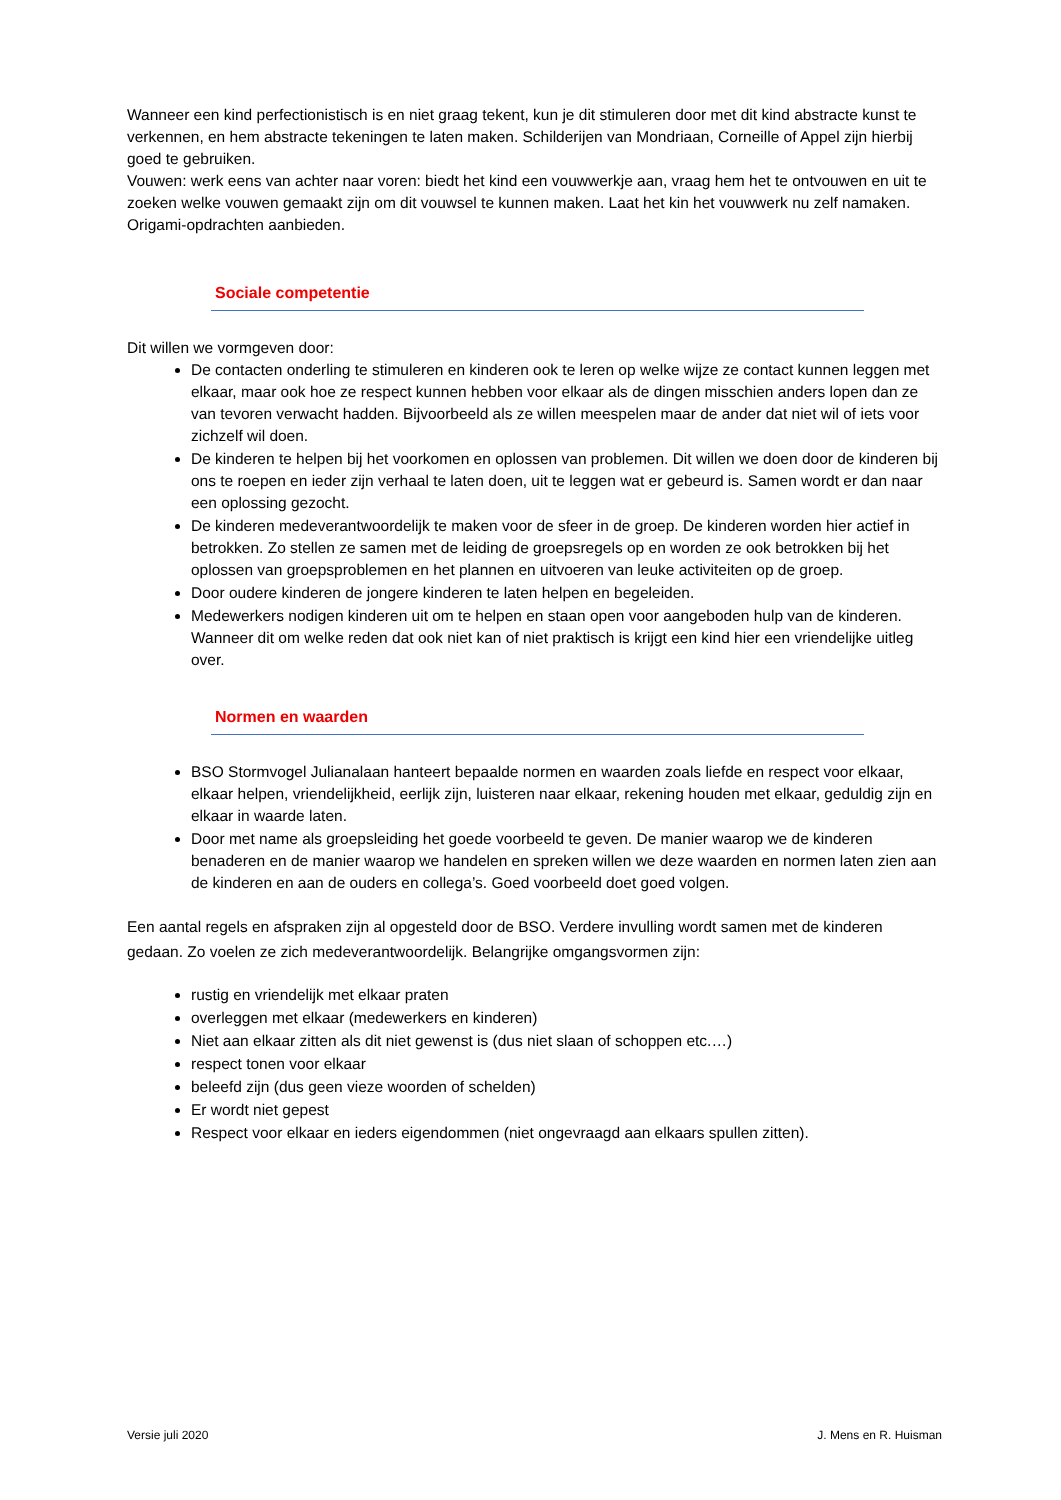Wanneer een kind perfectionistisch is en niet graag tekent, kun je dit stimuleren door met dit kind abstracte kunst te verkennen, en hem abstracte tekeningen te laten maken. Schilderijen van Mondriaan, Corneille of Appel zijn hierbij goed te gebruiken.
Vouwen: werk eens van achter naar voren: biedt het kind een vouwwerkje aan, vraag hem het te ontvouwen en uit te zoeken welke vouwen gemaakt zijn om dit vouwsel te kunnen maken. Laat het kin het vouwwerk nu zelf namaken. Origami-opdrachten aanbieden.
Sociale competentie
Dit willen we vormgeven door:
De contacten onderling te stimuleren en kinderen ook te leren op welke wijze ze contact kunnen leggen met elkaar, maar ook hoe ze respect kunnen hebben voor elkaar als de dingen misschien anders lopen dan ze van tevoren verwacht hadden. Bijvoorbeeld als ze willen meespelen maar de ander dat niet wil of iets voor zichzelf wil doen.
De kinderen te helpen bij het voorkomen en oplossen van problemen. Dit willen we doen door de kinderen bij ons te roepen en ieder zijn verhaal te laten doen, uit te leggen wat er gebeurd is. Samen wordt er dan naar een oplossing gezocht.
De kinderen medeverantwoordelijk te maken voor de sfeer in de groep. De kinderen worden hier actief in betrokken. Zo stellen ze samen met de leiding de groepsregels op en worden ze ook betrokken bij het oplossen van groepsproblemen en het plannen en uitvoeren van leuke activiteiten op de groep.
Door oudere kinderen de jongere kinderen te laten helpen en begeleiden.
Medewerkers nodigen kinderen uit om te helpen en staan open voor aangeboden hulp van de kinderen. Wanneer dit om welke reden dat ook niet kan of niet praktisch is krijgt een kind hier een vriendelijke uitleg over.
Normen en waarden
BSO Stormvogel Julianalaan hanteert bepaalde normen en waarden zoals liefde en respect voor elkaar, elkaar helpen, vriendelijkheid, eerlijk zijn, luisteren naar elkaar, rekening houden met elkaar, geduldig zijn en elkaar in waarde laten.
Door met name als groepsleiding het goede voorbeeld te geven. De manier waarop we de kinderen benaderen en de manier waarop we handelen en spreken willen we deze waarden en normen laten zien aan de kinderen en aan de ouders en collega’s. Goed voorbeeld doet goed volgen.
Een aantal regels en afspraken zijn al opgesteld door de BSO. Verdere invulling wordt samen met de kinderen gedaan. Zo voelen ze zich medeverantwoordelijk. Belangrijke omgangsvormen zijn:
rustig en vriendelijk met elkaar praten
overleggen met elkaar (medewerkers en kinderen)
Niet aan elkaar zitten als dit niet gewenst is (dus niet slaan of schoppen etc.…)
respect tonen voor elkaar
beleefd zijn (dus geen vieze woorden of schelden)
Er wordt niet gepest
Respect voor elkaar en ieders eigendommen (niet ongevraagd aan elkaars spullen zitten).
Versie juli 2020 J. Mens en R. Huisman